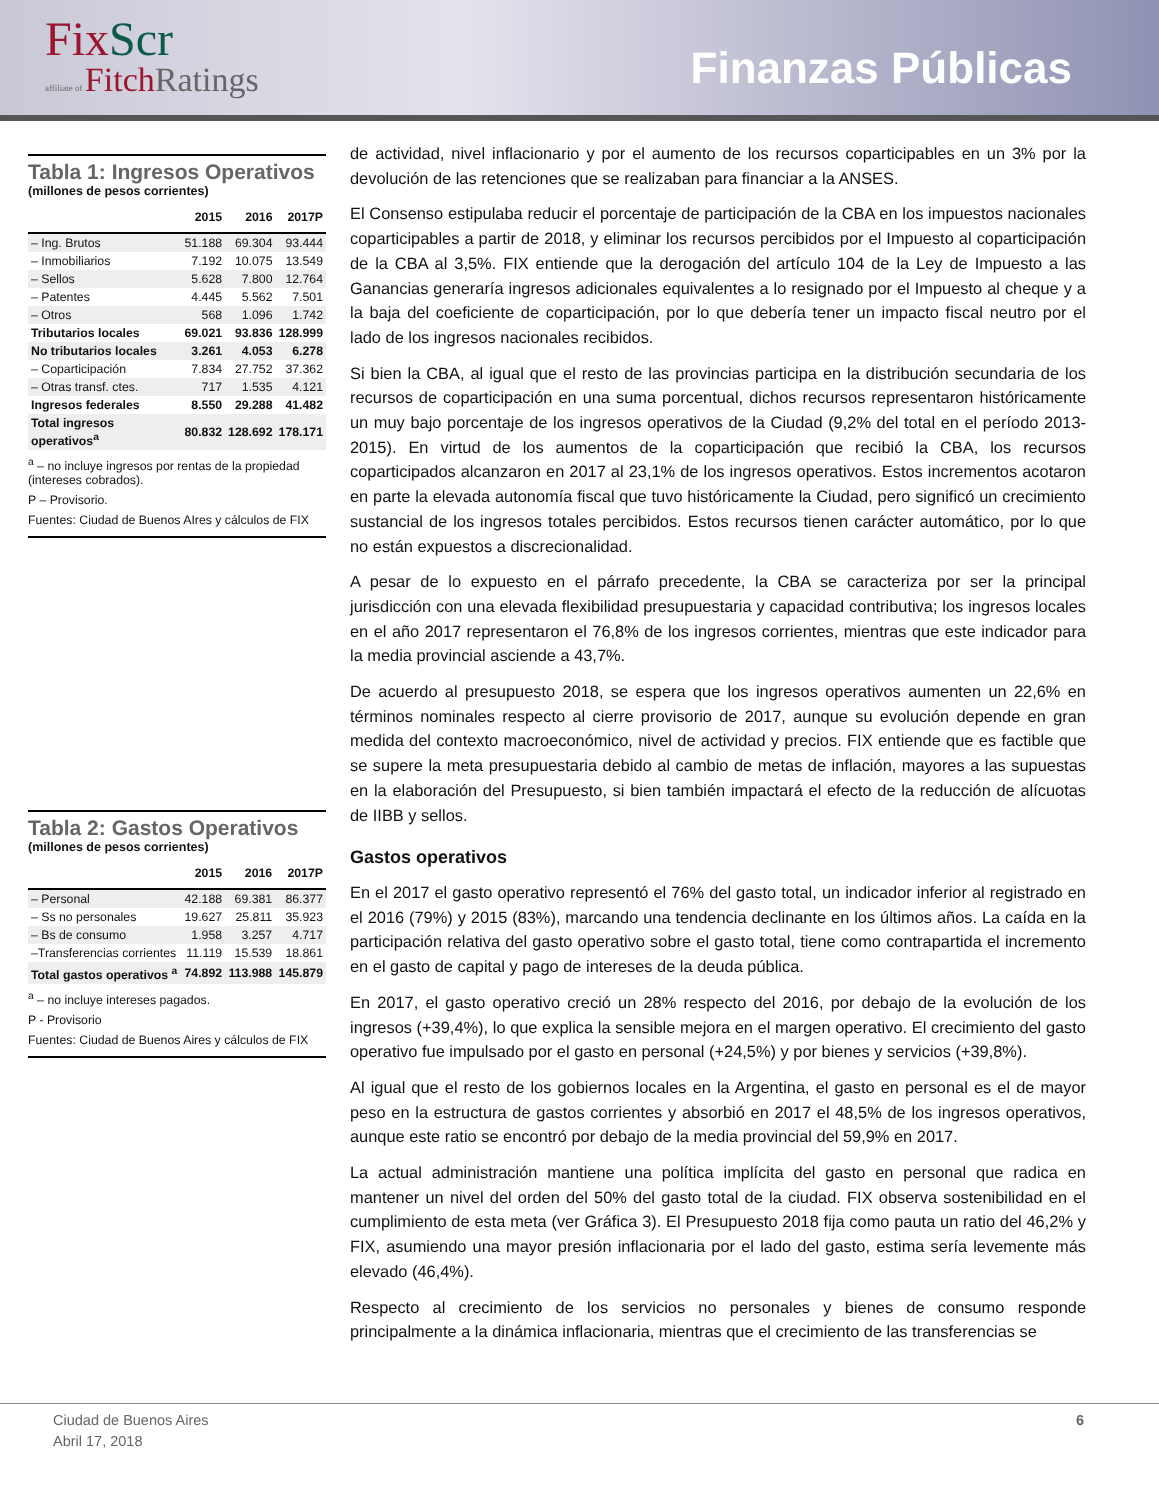FixScr
affiliate of FitchRatings
Finanzas Públicas
Tabla 1: Ingresos Operativos
(millones de pesos corrientes)
| | 2015 | 2016 | 2017P |
| --- | --- | --- | --- |
| – Ing. Brutos | 51.188 | 69.304 | 93.444 |
| – Inmobiliarios | 7.192 | 10.075 | 13.549 |
| – Sellos | 5.628 | 7.800 | 12.764 |
| – Patentes | 4.445 | 5.562 | 7.501 |
| – Otros | 568 | 1.096 | 1.742 |
| Tributarios locales | 69.021 | 93.836 | 128.999 |
| No tributarios locales | 3.261 | 4.053 | 6.278 |
| – Coparticipación | 7.834 | 27.752 | 37.362 |
| – Otras transf. ctes. | 717 | 1.535 | 4.121 |
| Ingresos federales | 8.550 | 29.288 | 41.482 |
| Total ingresos operativos<sup>a</sup> | 80.832 | 128.692 | 178.171 |
<sup>a</sup> – no incluye ingresos por rentas de la propiedad (intereses cobrados).
P – Provisorio.
Fuentes: Ciudad de Buenos AIres y cálculos de FIX
Tabla 2: Gastos Operativos
(millones de pesos corrientes)
| | 2015 | 2016 | 2017P |
| --- | --- | --- | --- |
| – Personal | 42.188 | 69.381 | 86.377 |
| – Ss no personales | 19.627 | 25.811 | 35.923 |
| – Bs de consumo | 1.958 | 3.257 | 4.717 |
| –Transferencias corrientes | 11.119 | 15.539 | 18.861 |
| Total gastos operativos <sup>a</sup> | 74.892 | 113.988 | 145.879 |
<sup>a</sup> – no incluye intereses pagados.
P - Provisorio
Fuentes: Ciudad de Buenos Aires y cálculos de FIX
de actividad, nivel inflacionario y por el aumento de los recursos coparticipables en un 3% por la devolución de las retenciones que se realizaban para financiar a la ANSES.
El Consenso estipulaba reducir el porcentaje de participación de la CBA en los impuestos nacionales coparticipables a partir de 2018, y eliminar los recursos percibidos por el Impuesto al coparticipación de la CBA al 3,5%. FIX entiende que la derogación del artículo 104 de la Ley de Impuesto a las Ganancias generaría ingresos adicionales equivalentes a lo resignado por el Impuesto al cheque y a la baja del coeficiente de coparticipación, por lo que debería tener un impacto fiscal neutro por el lado de los ingresos nacionales recibidos.
Si bien la CBA, al igual que el resto de las provincias participa en la distribución secundaria de los recursos de coparticipación en una suma porcentual, dichos recursos representaron históricamente un muy bajo porcentaje de los ingresos operativos de la Ciudad (9,2% del total en el período 2013-2015). En virtud de los aumentos de la coparticipación que recibió la CBA, los recursos coparticipados alcanzaron en 2017 al 23,1% de los ingresos operativos. Estos incrementos acotaron en parte la elevada autonomía fiscal que tuvo históricamente la Ciudad, pero significó un crecimiento sustancial de los ingresos totales percibidos. Estos recursos tienen carácter automático, por lo que no están expuestos a discrecionalidad.
A pesar de lo expuesto en el párrafo precedente, la CBA se caracteriza por ser la principal jurisdicción con una elevada flexibilidad presupuestaria y capacidad contributiva; los ingresos locales en el año 2017 representaron el 76,8% de los ingresos corrientes, mientras que este indicador para la media provincial asciende a 43,7%.
De acuerdo al presupuesto 2018, se espera que los ingresos operativos aumenten un 22,6% en términos nominales respecto al cierre provisorio de 2017, aunque su evolución depende en gran medida del contexto macroeconómico, nivel de actividad y precios. FIX entiende que es factible que se supere la meta presupuestaria debido al cambio de metas de inflación, mayores a las supuestas en la elaboración del Presupuesto, si bien también impactará el efecto de la reducción de alícuotas de IIBB y sellos.
Gastos operativos
En el 2017 el gasto operativo representó el 76% del gasto total, un indicador inferior al registrado en el 2016 (79%) y 2015 (83%), marcando una tendencia declinante en los últimos años. La caída en la participación relativa del gasto operativo sobre el gasto total, tiene como contrapartida el incremento en el gasto de capital y pago de intereses de la deuda pública.
En 2017, el gasto operativo creció un 28% respecto del 2016, por debajo de la evolución de los ingresos (+39,4%), lo que explica la sensible mejora en el margen operativo. El crecimiento del gasto operativo fue impulsado por el gasto en personal (+24,5%) y por bienes y servicios (+39,8%).
Al igual que el resto de los gobiernos locales en la Argentina, el gasto en personal es el de mayor peso en la estructura de gastos corrientes y absorbió en 2017 el 48,5% de los ingresos operativos, aunque este ratio se encontró por debajo de la media provincial del 59,9% en 2017.
La actual administración mantiene una política implícita del gasto en personal que radica en mantener un nivel del orden del 50% del gasto total de la ciudad. FIX observa sostenibilidad en el cumplimiento de esta meta (ver Gráfica 3). El Presupuesto 2018 fija como pauta un ratio del 46,2% y FIX, asumiendo una mayor presión inflacionaria por el lado del gasto, estima sería levemente más elevado (46,4%).
Respecto al crecimiento de los servicios no personales y bienes de consumo responde principalmente a la dinámica inflacionaria, mientras que el crecimiento de las transferencias se
Ciudad de Buenos Aires
Abril 17, 2018
6